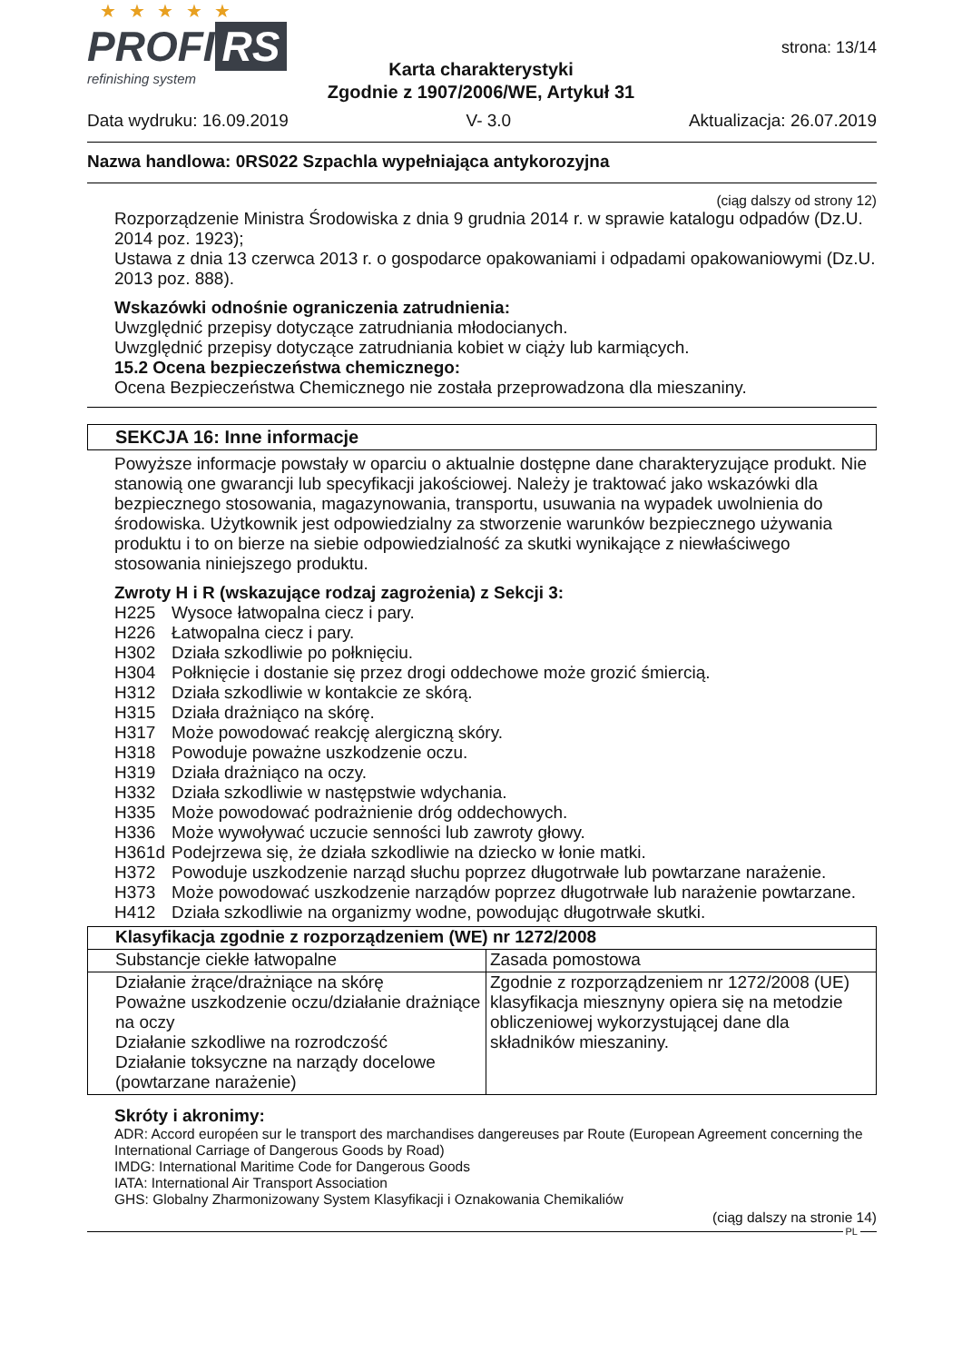★ ★ ★ ★ ★
PROFI RS
refinishing system
strona: 13/14
Karta charakterystyki
Zgodnie z 1907/2006/WE, Artykuł 31
Data wydruku: 16.09.2019 V- 3.0 Aktualizacja: 26.07.2019
Nazwa handlowa: 0RS022 Szpachla wypełniająca antykorozyjna
(ciąg dalszy od strony 12)
Rozporządzenie Ministra Środowiska z dnia 9 grudnia 2014 r. w sprawie katalogu odpadów (Dz.U. 2014 poz. 1923);
Ustawa z dnia 13 czerwca 2013 r. o gospodarce opakowaniami i odpadami opakowaniowymi (Dz.U. 2013 poz. 888).
Wskazówki odnośnie ograniczenia zatrudnienia:
Uwzględnić przepisy dotyczące zatrudniania młodocianych.
Uwzględnić przepisy dotyczące zatrudniania kobiet w ciąży lub karmiących.
15.2 Ocena bezpieczeństwa chemicznego:
Ocena Bezpieczeństwa Chemicznego nie została przeprowadzona dla mieszaniny.
SEKCJA 16: Inne informacje
Powyższe informacje powstały w oparciu o aktualnie dostępne dane charakteryzujące produkt. Nie stanowią one gwarancji lub specyfikacji jakościowej. Należy je traktować jako wskazówki dla bezpiecznego stosowania, magazynowania, transportu, usuwania na wypadek uwolnienia do środowiska. Użytkownik jest odpowiedzialny za stworzenie warunków bezpiecznego używania produktu i to on bierze na siebie odpowiedzialność za skutki wynikające z niewłaściwego stosowania niniejszego produktu.
Zwroty H i R (wskazujące rodzaj zagrożenia) z Sekcji 3:
H225 Wysoce łatwopalna ciecz i pary.
H226 Łatwopalna ciecz i pary.
H302 Działa szkodliwie po połknięciu.
H304 Połknięcie i dostanie się przez drogi oddechowe może grozić śmiercią.
H312 Działa szkodliwie w kontakcie ze skórą.
H315 Działa drażniąco na skórę.
H317 Może powodować reakcję alergiczną skóry.
H318 Powoduje poważne uszkodzenie oczu.
H319 Działa drażniąco na oczy.
H332 Działa szkodliwie w następstwie wdychania.
H335 Może powodować podrażnienie dróg oddechowych.
H336 Może wywoływać uczucie senności lub zawroty głowy.
H361d Podejrzewa się, że działa szkodliwie na dziecko w łonie matki.
H372 Powoduje uszkodzenie narząd słuchu poprzez długotrwałe lub powtarzane narażenie.
H373 Może powodować uszkodzenie narządów poprzez długotrwałe lub narażenie powtarzane.
H412 Działa szkodliwie na organizmy wodne, powodując długotrwałe skutki.
| Klasyfikacja zgodnie z rozporządzeniem (WE) nr 1272/2008 | |
| Substancje ciekłe łatwopalne | Zasada pomostowa |
| Działanie żrące/drażniące na skórę Poważne uszkodzenie oczu/działanie drażniące na oczy Działanie szkodliwe na rozrodczość Działanie toksyczne na narządy docelowe (powtarzane narażenie) | Zgodnie z rozporządzeniem nr 1272/2008 (UE) klasyfikacja miesznyny opiera się na metodzie obliczeniowej wykorzystującej dane dla składników mieszaniny. |
Skróty i akronimy:
ADR: Accord européen sur le transport des marchandises dangereuses par Route (European Agreement concerning the International Carriage of Dangerous Goods by Road)
IMDG: International Maritime Code for Dangerous Goods
IATA: International Air Transport Association
GHS: Globalny Zharmonizowany System Klasyfikacji i Oznakowania Chemikaliów
(ciąg dalszy na stronie 14)
PL